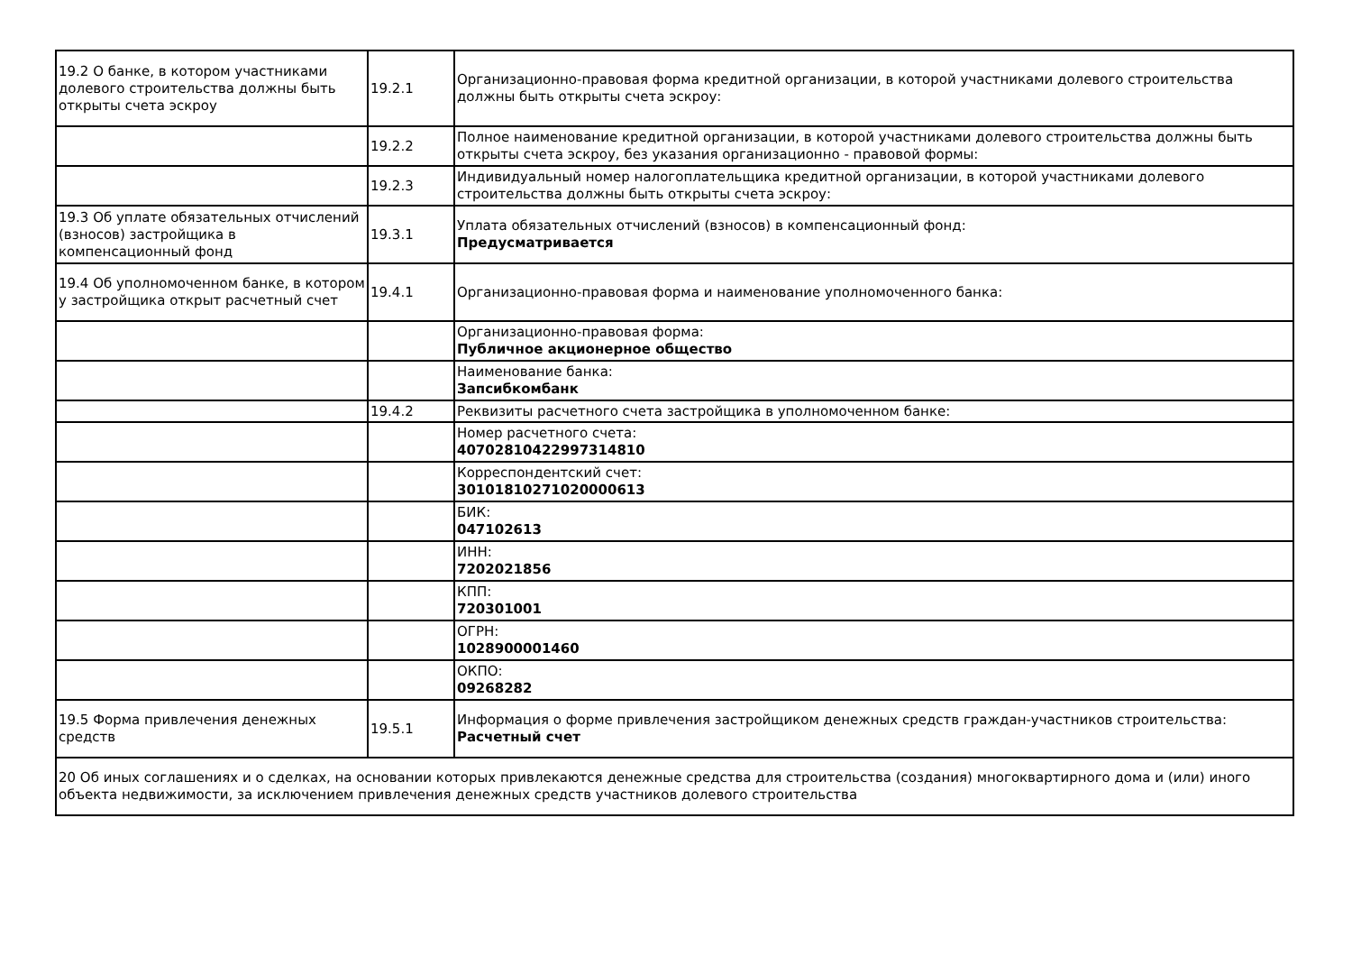| 19.2 О банке, в котором участниками долевого строительства должны быть открыты счета эскроу | 19.2.1 | Организационно-правовая форма кредитной организации, в которой участниками долевого строительства должны быть открыты счета эскроу: |
| | 19.2.2 | Полное наименование кредитной организации, в которой участниками долевого строительства должны быть открыты счета эскроу, без указания организационно - правовой формы: |
| | 19.2.3 | Индивидуальный номер налогоплательщика кредитной организации, в которой участниками долевого строительства должны быть открыты счета эскроу: |
| 19.3 Об уплате обязательных отчислений (взносов) застройщика в компенсационный фонд | 19.3.1 | Уплата обязательных отчислений (взносов) в компенсационный фонд: Предусматривается |
| 19.4 Об уполномоченном банке, в котором у застройщика открыт расчетный счет | 19.4.1 | Организационно-правовая форма и наименование уполномоченного банка: |
| | | Организационно-правовая форма: Публичное акционерное общество |
| | | Наименование банка: Запсибкомбанк |
| | 19.4.2 | Реквизиты расчетного счета застройщика в уполномоченном банке: |
| | | Номер расчетного счета: 40702810422997314810 |
| | | Корреспондентский счет: 30101810271020000613 |
| | | БИК: 047102613 |
| | | ИНН: 7202021856 |
| | | КПП: 720301001 |
| | | ОГРН: 1028900001460 |
| | | ОКПО: 09268282 |
| 19.5 Форма привлечения денежных средств | 19.5.1 | Информация о форме привлечения застройщиком денежных средств граждан-участников строительства: Расчетный счет |
| 20 Об иных соглашениях и о сделках, на основании которых привлекаются денежные средства для строительства (создания) многоквартирного дома и (или) иного объекта недвижимости, за исключением привлечения денежных средств участников долевого строительства | | |